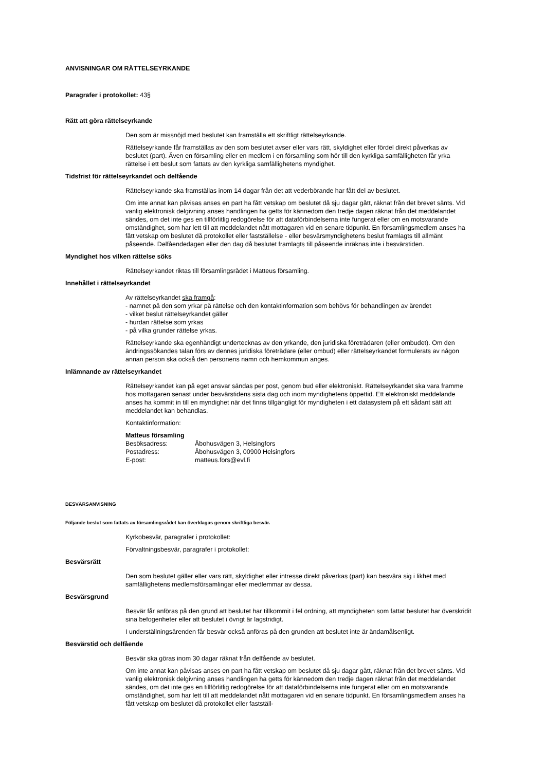ANVISNINGAR OM RÄTTELSEYRKANDE
Paragrafer i protokollet: 43§
Rätt att göra rättelseyrkande
Den som är missnöjd med beslutet kan framställa ett skriftligt rättelseyrkande.
Rättelseyrkande får framställas av den som beslutet avser eller vars rätt, skyldighet eller fördel direkt påverkas av beslutet (part). Även en församling eller en medlem i en församling som hör till den kyrkliga samfälligheten får yrka rättelse i ett beslut som fattats av den kyrkliga samfällighetens myndighet.
Tidsfrist för rättelseyrkandet och delfående
Rättelseyrkande ska framställas inom 14 dagar från det att vederbörande har fått del av beslutet.
Om inte annat kan påvisas anses en part ha fått vetskap om beslutet då sju dagar gått, räknat från det brevet sänts. Vid vanlig elektronisk delgivning anses handlingen ha getts för kännedom den tredje dagen räknat från det meddelandet sändes, om det inte ges en tillförlitlig redogörelse för att dataförbindelserna inte fungerat eller om en motsvarande omständighet, som har lett till att meddelandet nått mottagaren vid en senare tidpunkt. En församlingsmedlem anses ha fått vetskap om beslutet då protokollet eller fastställelse - eller besvärsmyndighetens beslut framlagts till allmänt påseende. Delfåendedagen eller den dag då beslutet framlagts till påseende inräknas inte i besvärstiden.
Myndighet hos vilken rättelse söks
Rättelseyrkandet riktas till församlingsrådet i Matteus församling.
Innehållet i rättelseyrkandet
Av rättelseyrkandet ska framgå:
- namnet på den som yrkar på rättelse och den kontaktinformation som behövs för behandlingen av ärendet
- vilket beslut rättelseyrkandet gäller
- hurdan rättelse som yrkas
- på vilka grunder rättelse yrkas.
Rättelseyrkande ska egenhändigt undertecknas av den yrkande, den juridiska företrädaren (eller ombudet). Om den ändringssökandes talan förs av dennes juridiska företrädare (eller ombud) eller rättelseyrkandet formulerats av någon annan person ska också den personens namn och hemkommun anges.
Inlämnande av rättelseyrkandet
Rättelseyrkandet kan på eget ansvar sändas per post, genom bud eller elektroniskt. Rättelseyrkandet ska vara framme hos mottagaren senast under besvärstidens sista dag och inom myndighetens öppettid. Ett elektroniskt meddelande anses ha kommit in till en myndighet när det finns tillgängligt för myndigheten i ett datasystem på ett sådant sätt att meddelandet kan behandlas.
Kontaktinformation:
Matteus församling
| Besöksadress: | Åbohusvägen 3, Helsingfors |
| Postadress: | Åbohusvägen 3, 00900 Helsingfors |
| E-post: | matteus.fors@evl.fi |
BESVÄRSANVISNING
Följande beslut som fattats av församlingsrådet kan överklagas genom skriftliga besvär.
Kyrkobesvär, paragrafer i protokollet:
Förvaltningsbesvär, paragrafer i protokollet:
Besvärsrätt
Den som beslutet gäller eller vars rätt, skyldighet eller intresse direkt påverkas (part) kan besvära sig i likhet med samfällighetens medlemsförsamlingar eller medlemmar av dessa.
Besvärsgrund
Besvär får anföras på den grund att beslutet har tillkommit i fel ordning, att myndigheten som fattat beslutet har överskridit sina befogenheter eller att beslutet i övrigt är lagstridigt.
I underställningsärenden får besvär också anföras på den grunden att beslutet inte är ändamålsenligt.
Besvärstid och delfående
Besvär ska göras inom 30 dagar räknat från delfående av beslutet.
Om inte annat kan påvisas anses en part ha fått vetskap om beslutet då sju dagar gått, räknat från det brevet sänts. Vid vanlig elektronisk delgivning anses handlingen ha getts för kännedom den tredje dagen räknat från det meddelandet sändes, om det inte ges en tillförlitlig redogörelse för att dataförbindelserna inte fungerat eller om en motsvarande omständighet, som har lett till att meddelandet nått mottagaren vid en senare tidpunkt. En församlingsmedlem anses ha fått vetskap om beslutet då protokollet eller fastställ-